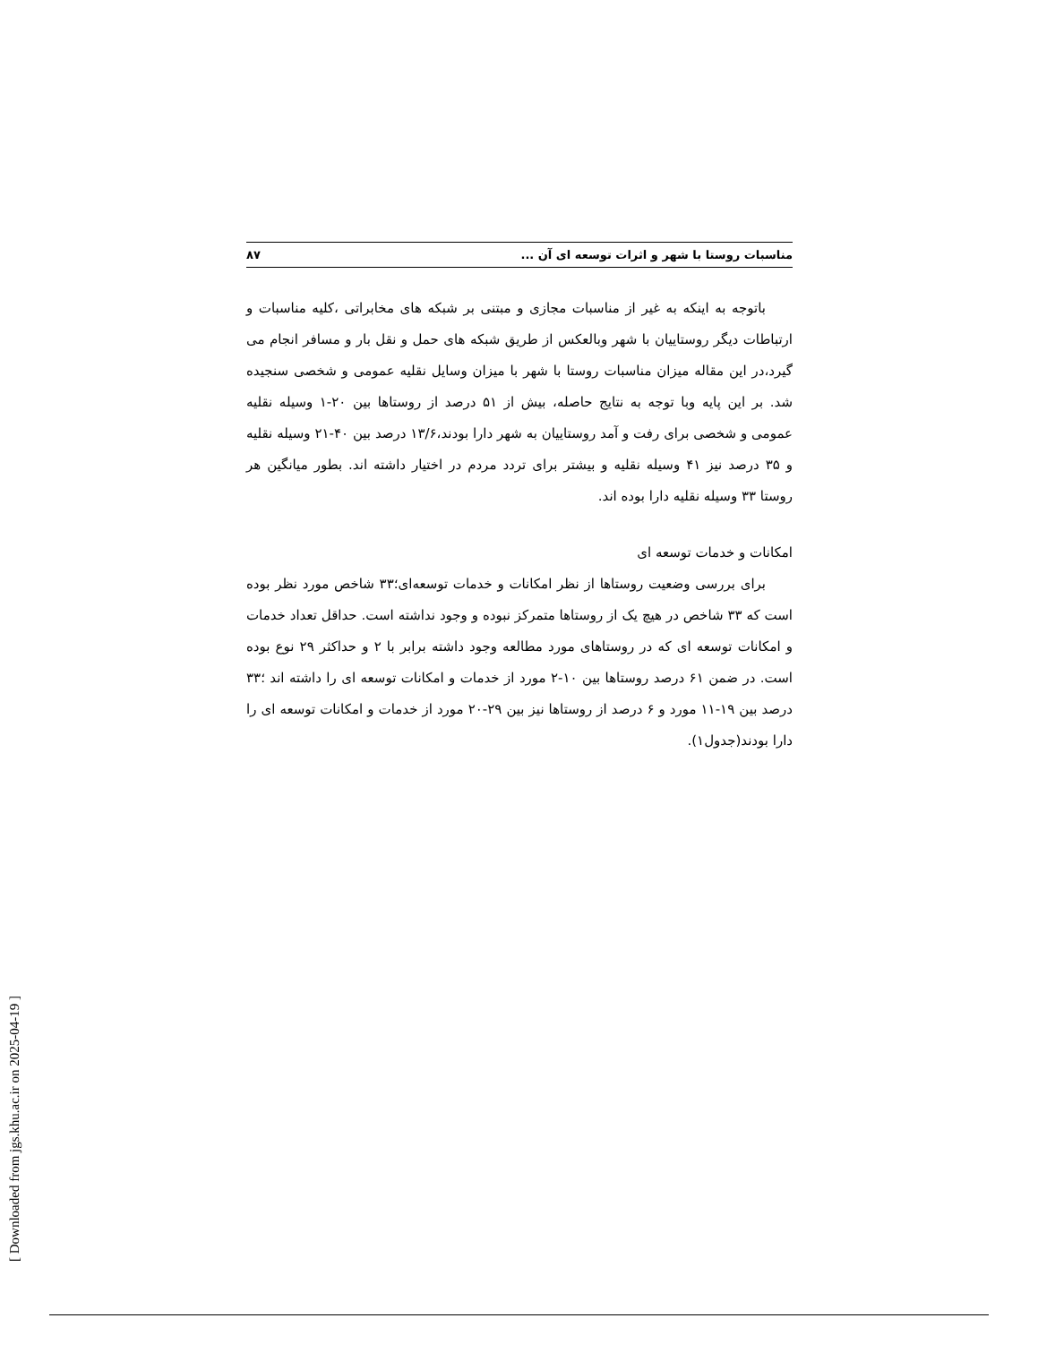مناسبات روستا با شهر و اثرات توسعه ای آن ... ۸۷
باتوجه به اینکه به غیر از مناسبات مجازی و مبتنی بر شبکه های مخابراتی ،کلیه مناسبات و ارتباطات دیگر روستاییان با شهر وبالعکس از طریق شبکه های حمل و نقل بار و مسافر انجام می گیرد،در این مقاله میزان مناسبات روستا با شهر با میزان وسایل نقلیه عمومی و شخصی سنجیده شد. بر این پایه وبا توجه به نتایج حاصله، بیش از ۵۱ درصد از روستاها بین ۲۰-۱ وسیله نقلیه عمومی و شخصی برای رفت و آمد روستاییان به شهر دارا بودند،۱۳/۶ درصد بین ۴۰-۲۱ وسیله نقلیه و ۳۵ درصد نیز ۴۱ وسیله نقلیه و بیشتر برای تردد مردم در اختیار داشته اند. بطور میانگین هر روستا ۳۳ وسیله نقلیه دارا بوده اند.
امکانات و خدمات توسعه ای
برای بررسی وضعیت روستاها از نظر امکانات و خدمات توسعه‌ای؛۳۳ شاخص مورد نظر بوده است که ۳۳ شاخص در هیچ یک از روستاها متمرکز نبوده و وجود نداشته است. حداقل تعداد خدمات و امکانات توسعه ای که در روستاهای مورد مطالعه وجود داشته برابر با ۲ و حداکثر ۲۹ نوع بوده است. در ضمن ۶۱ درصد روستاها بین ۱۰-۲ مورد از خدمات و امکانات توسعه ای را داشته اند ؛۳۳ درصد بین ۱۹-۱۱ مورد و ۶ درصد از روستاها نیز بین ۲۹-۲۰ مورد از خدمات و امکانات توسعه ای را دارا بودند(جدول۱).
[ Downloaded from jgs.khu.ac.ir on 2025-04-19 ]